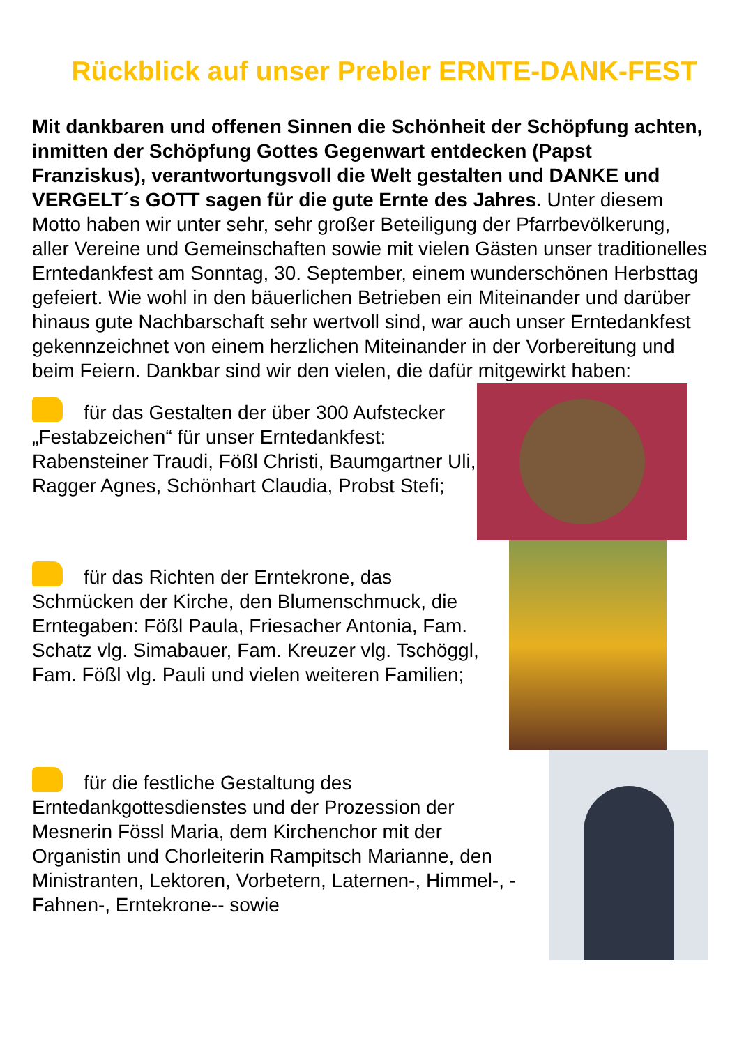Rückblick auf unser Prebler ERNTE-DANK-FEST
Mit dankbaren und offenen Sinnen die Schönheit der Schöpfung achten, inmitten der Schöpfung Gottes Gegenwart entdecken (Papst Franziskus), verantwortungsvoll die Welt gestalten und DANKE und VERGELT´s GOTT sagen für die gute Ernte des Jahres. Unter diesem Motto haben wir unter sehr, sehr großer Beteiligung der Pfarrbevölkerung, aller Vereine und Gemeinschaften sowie mit vielen Gästen unser traditionelles Erntedankfest am Sonntag, 30. September, einem wunderschönen Herbsttag gefeiert. Wie wohl in den bäuerlichen Betrieben ein Miteinander und darüber hinaus gute Nachbarschaft sehr wertvoll sind, war auch unser Erntedankfest gekennzeichnet von einem herzlichen Miteinander in der Vorbereitung und beim Feiern. Dankbar sind wir den vielen, die dafür mitgewirkt haben:
für das Gestalten der über 300 Aufstecker „Festabzeichen“ für unser Erntedankfest: Rabensteiner Traudi, Fößl Christi, Baumgartner Uli, Ragger Agnes, Schönhart Claudia, Probst Stefi;
für das Richten der Erntekrone, das Schmücken der Kirche, den Blumenschmuck, die Erntegaben: Fößl Paula, Friesacher Antonia, Fam. Schatz vlg. Simabauer, Fam. Kreuzer vlg. Tschöggl, Fam. Fößl vlg. Pauli und vielen weiteren Familien;
für die festliche Gestaltung des Erntedankgottesdienstes und der Prozession der Mesnerin Fössl Maria, dem Kirchenchor mit der Organistin und Chorleiterin Rampitsch Marianne, den Ministranten, Lektoren, Vorbetern, Laternen-, Himmel-, - Fahnen-, Erntekrone-- sowie